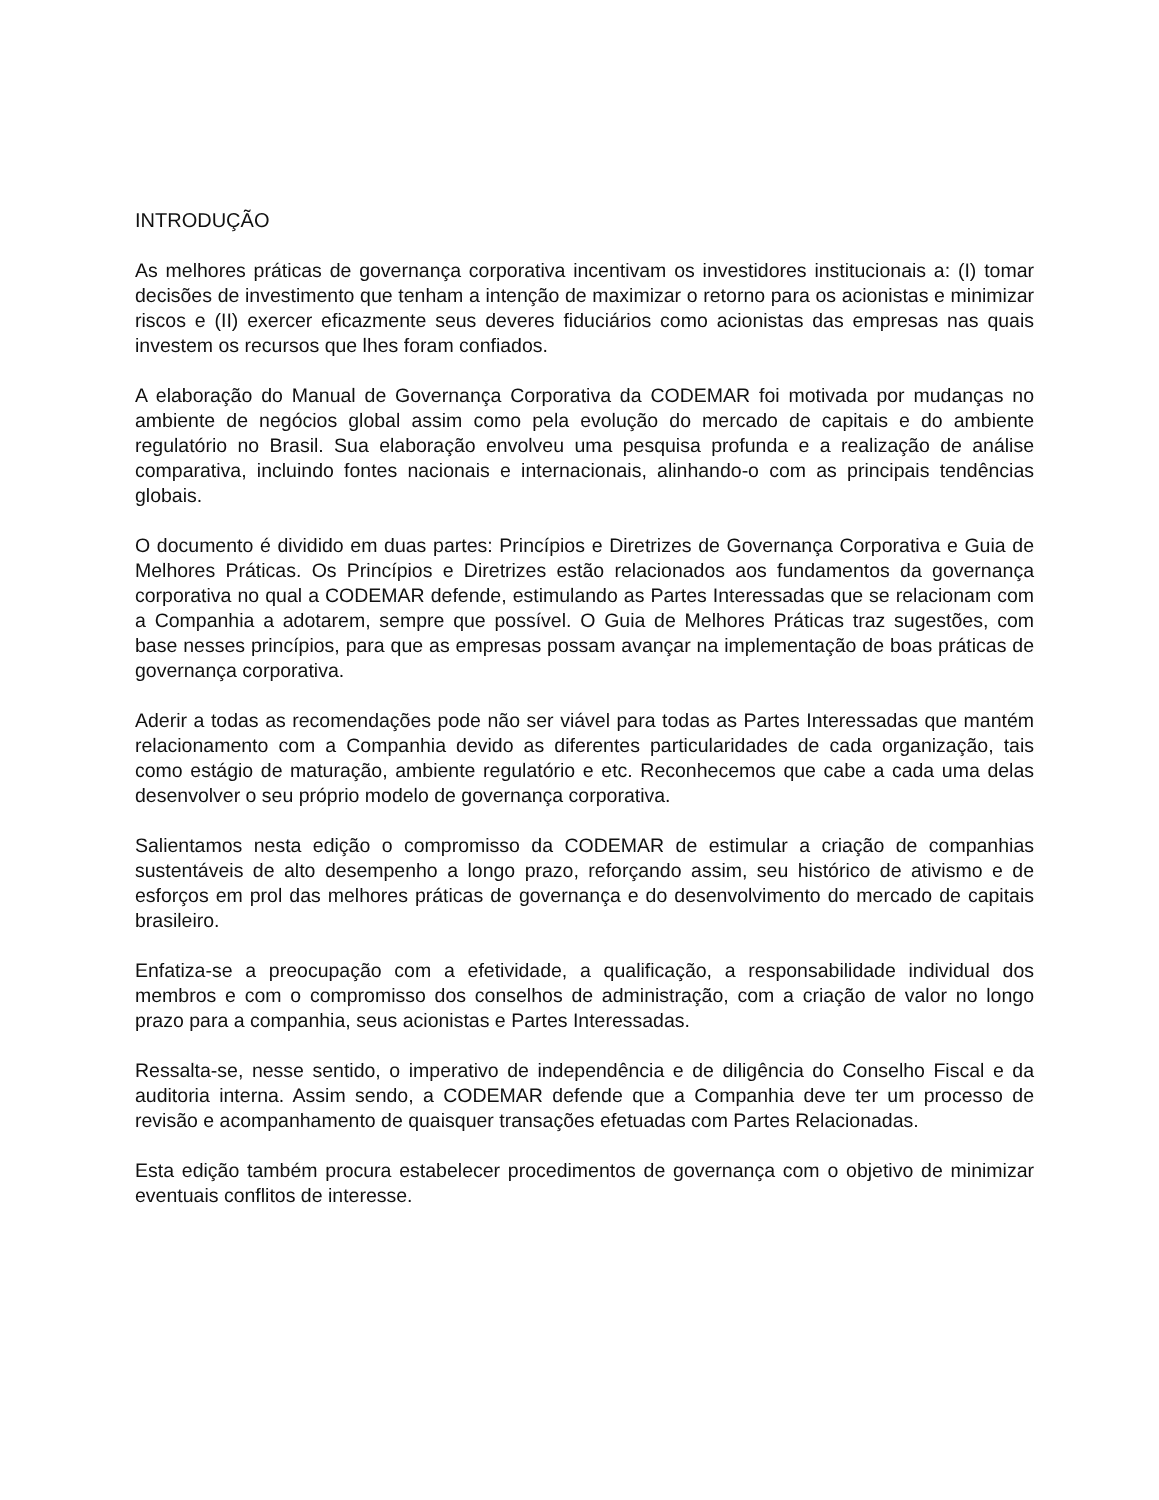INTRODUÇÃO
As melhores práticas de governança corporativa incentivam os investidores institucionais a: (I) tomar decisões de investimento que tenham a intenção de maximizar o retorno para os acionistas e minimizar riscos e (II) exercer eficazmente seus deveres fiduciários como acionistas das empresas nas quais investem os recursos que lhes foram confiados.
A elaboração do Manual de Governança Corporativa da CODEMAR foi motivada por mudanças no ambiente de negócios global assim como pela evolução do mercado de capitais e do ambiente regulatório no Brasil. Sua elaboração envolveu uma pesquisa profunda e a realização de análise comparativa, incluindo fontes nacionais e internacionais, alinhando-o com as principais tendências globais.
O documento é dividido em duas partes: Princípios e Diretrizes de Governança Corporativa e Guia de Melhores Práticas. Os Princípios e Diretrizes estão relacionados aos fundamentos da governança corporativa no qual a CODEMAR defende, estimulando as Partes Interessadas que se relacionam com a Companhia a adotarem, sempre que possível. O Guia de Melhores Práticas traz sugestões, com base nesses princípios, para que as empresas possam avançar na implementação de boas práticas de governança corporativa.
Aderir a todas as recomendações pode não ser viável para todas as Partes Interessadas que mantém relacionamento com a Companhia devido as diferentes particularidades de cada organização, tais como estágio de maturação, ambiente regulatório e etc. Reconhecemos que cabe a cada uma delas desenvolver o seu próprio modelo de governança corporativa.
Salientamos nesta edição o compromisso da CODEMAR de estimular a criação de companhias sustentáveis de alto desempenho a longo prazo, reforçando assim, seu histórico de ativismo e de esforços em prol das melhores práticas de governança e do desenvolvimento do mercado de capitais brasileiro.
Enfatiza-se a preocupação com a efetividade, a qualificação, a responsabilidade individual dos membros e com o compromisso dos conselhos de administração, com a criação de valor no longo prazo para a companhia, seus acionistas e Partes Interessadas.
Ressalta-se, nesse sentido, o imperativo de independência e de diligência do Conselho Fiscal e da auditoria interna. Assim sendo, a CODEMAR defende que a Companhia deve ter um processo de revisão e acompanhamento de quaisquer transações efetuadas com Partes Relacionadas.
Esta edição também procura estabelecer procedimentos de governança com o objetivo de minimizar eventuais conflitos de interesse.